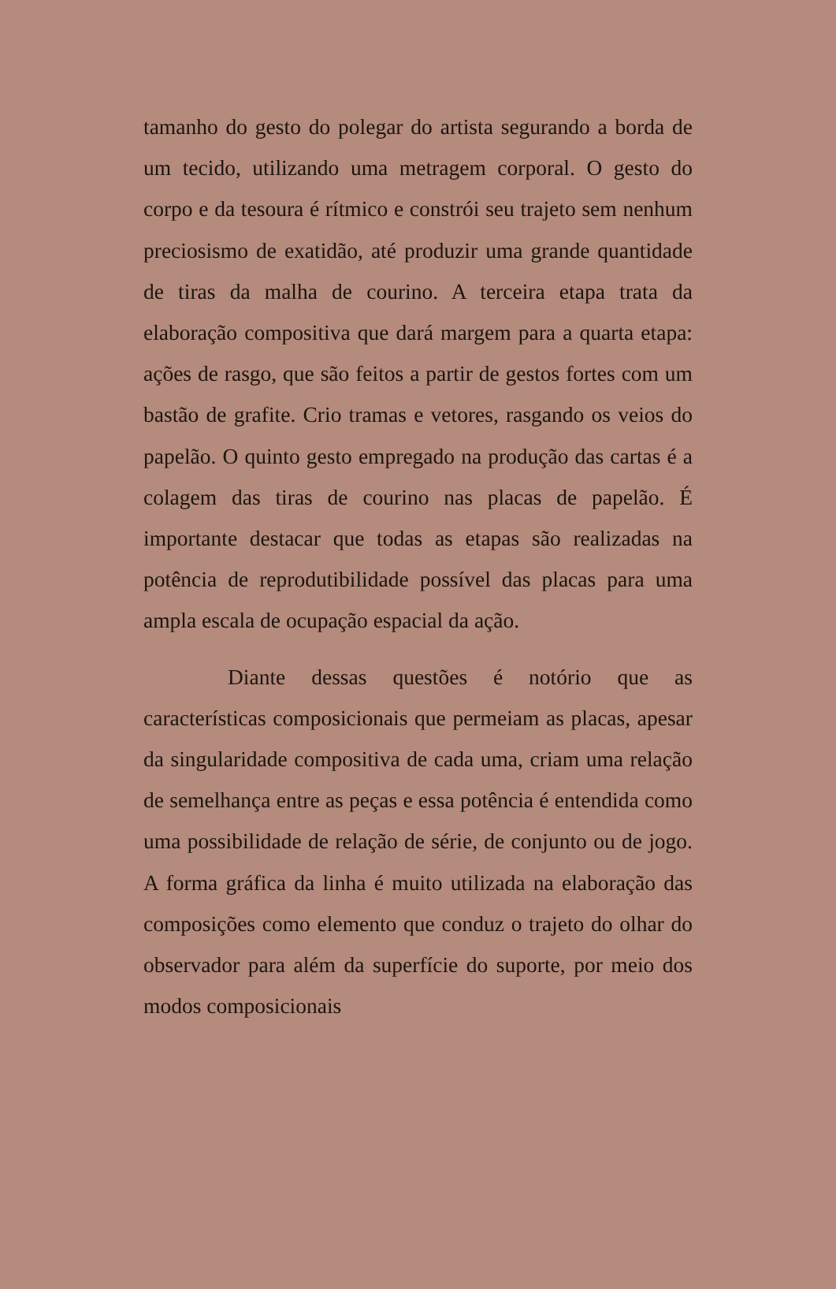tamanho do gesto do polegar do artista segurando a borda de um tecido, utilizando uma metragem corporal. O gesto do corpo e da tesoura é rítmico e constrói seu trajeto sem nenhum preciosismo de exatidão, até produzir uma grande quantidade de tiras da malha de courino. A terceira etapa trata da elaboração compositiva que dará margem para a quarta etapa: ações de rasgo, que são feitos a partir de gestos fortes com um bastão de grafite. Crio tramas e vetores, rasgando os veios do papelão. O quinto gesto empregado na produção das cartas é a colagem das tiras de courino nas placas de papelão. É importante destacar que todas as etapas são realizadas na potência de reprodutibilidade possível das placas para uma ampla escala de ocupação espacial da ação.
Diante dessas questões é notório que as características composicionais que permeiam as placas, apesar da singularidade compositiva de cada uma, criam uma relação de semelhança entre as peças e essa potência é entendida como uma possibilidade de relação de série, de conjunto ou de jogo. A forma gráfica da linha é muito utilizada na elaboração das composições como elemento que conduz o trajeto do olhar do observador para além da superfície do suporte, por meio dos modos composicionais